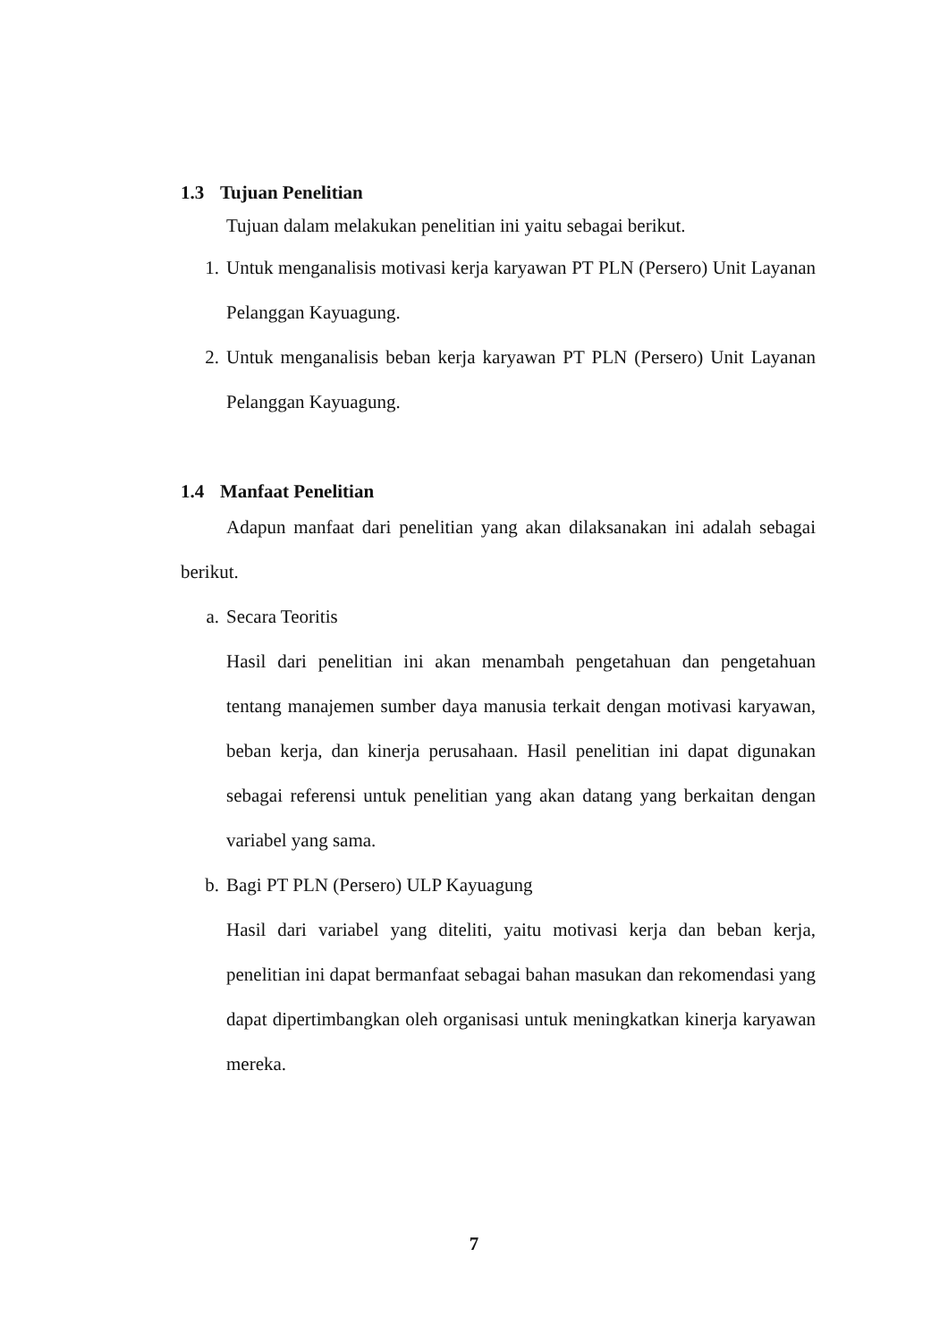1.3 Tujuan Penelitian
Tujuan dalam melakukan penelitian ini yaitu sebagai berikut.
1. Untuk menganalisis motivasi kerja karyawan PT PLN (Persero) Unit Layanan Pelanggan Kayuagung.
2. Untuk menganalisis beban kerja karyawan PT PLN (Persero) Unit Layanan Pelanggan Kayuagung.
1.4 Manfaat Penelitian
Adapun manfaat dari penelitian yang akan dilaksanakan ini adalah sebagai berikut.
a. Secara Teoritis
Hasil dari penelitian ini akan menambah pengetahuan dan pengetahuan tentang manajemen sumber daya manusia terkait dengan motivasi karyawan, beban kerja, dan kinerja perusahaan. Hasil penelitian ini dapat digunakan sebagai referensi untuk penelitian yang akan datang yang berkaitan dengan variabel yang sama.
b. Bagi PT PLN (Persero) ULP Kayuagung
Hasil dari variabel yang diteliti, yaitu motivasi kerja dan beban kerja, penelitian ini dapat bermanfaat sebagai bahan masukan dan rekomendasi yang dapat dipertimbangkan oleh organisasi untuk meningkatkan kinerja karyawan mereka.
7